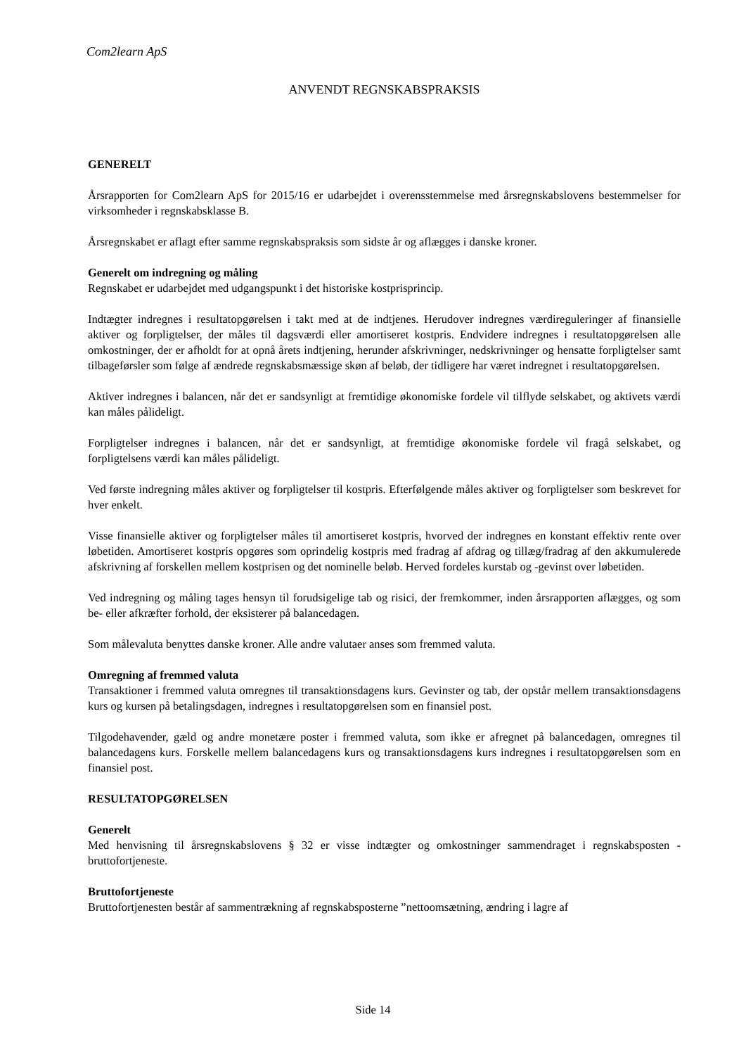Com2learn ApS
ANVENDT REGNSKABSPRAKSIS
GENERELT
Årsrapporten for Com2learn ApS for 2015/16 er udarbejdet i overensstemmelse med årsregnskabslovens bestemmelser for virksomheder i regnskabsklasse B.
Årsregnskabet er aflagt efter samme regnskabspraksis som sidste år og aflægges i danske kroner.
Generelt om indregning og måling
Regnskabet er udarbejdet med udgangspunkt i det historiske kostprisprincip.
Indtægter indregnes i resultatopgørelsen i takt med at de indtjenes. Herudover indregnes værdireguleringer af finansielle aktiver og forpligtelser, der måles til dagsværdi eller amortiseret kostpris. Endvidere indregnes i resultatopgørelsen alle omkostninger, der er afholdt for at opnå årets indtjening, herunder afskrivninger, nedskrivninger og hensatte forpligtelser samt tilbageførsler som følge af ændrede regnskabsmæssige skøn af beløb, der tidligere har været indregnet i resultatopgørelsen.
Aktiver indregnes i balancen, når det er sandsynligt at fremtidige økonomiske fordele vil tilflyde selskabet, og aktivets værdi kan måles pålideligt.
Forpligtelser indregnes i balancen, når det er sandsynligt, at fremtidige økonomiske fordele vil fragå selskabet, og forpligtelsens værdi kan måles pålideligt.
Ved første indregning måles aktiver og forpligtelser til kostpris. Efterfølgende måles aktiver og forpligtelser som beskrevet for hver enkelt.
Visse finansielle aktiver og forpligtelser måles til amortiseret kostpris, hvorved der indregnes en konstant effektiv rente over løbetiden. Amortiseret kostpris opgøres som oprindelig kostpris med fradrag af afdrag og tillæg/fradrag af den akkumulerede afskrivning af forskellen mellem kostprisen og det nominelle beløb. Herved fordeles kurstab og -gevinst over løbetiden.
Ved indregning og måling tages hensyn til forudsigelige tab og risici, der fremkommer, inden årsrapporten aflægges, og som be- eller afkræfter forhold, der eksisterer på balancedagen.
Som målevaluta benyttes danske kroner. Alle andre valutaer anses som fremmed valuta.
Omregning af fremmed valuta
Transaktioner i fremmed valuta omregnes til transaktionsdagens kurs. Gevinster og tab, der opstår mellem transaktionsdagens kurs og kursen på betalingsdagen, indregnes i resultatopgørelsen som en finansiel post.
Tilgodehavender, gæld og andre monetære poster i fremmed valuta, som ikke er afregnet på balancedagen, omregnes til balancedagens kurs. Forskelle mellem balancedagens kurs og transaktionsdagens kurs indregnes i resultatopgørelsen som en finansiel post.
RESULTATOPGØRELSEN
Generelt
Med henvisning til årsregnskabslovens § 32 er visse indtægter og omkostninger sammendraget i regnskabsposten - bruttofortjeneste.
Bruttofortjeneste
Bruttofortjenesten består af sammentrækning af regnskabsposterne ”nettoomsætning, ændring i lagre af
Side 14